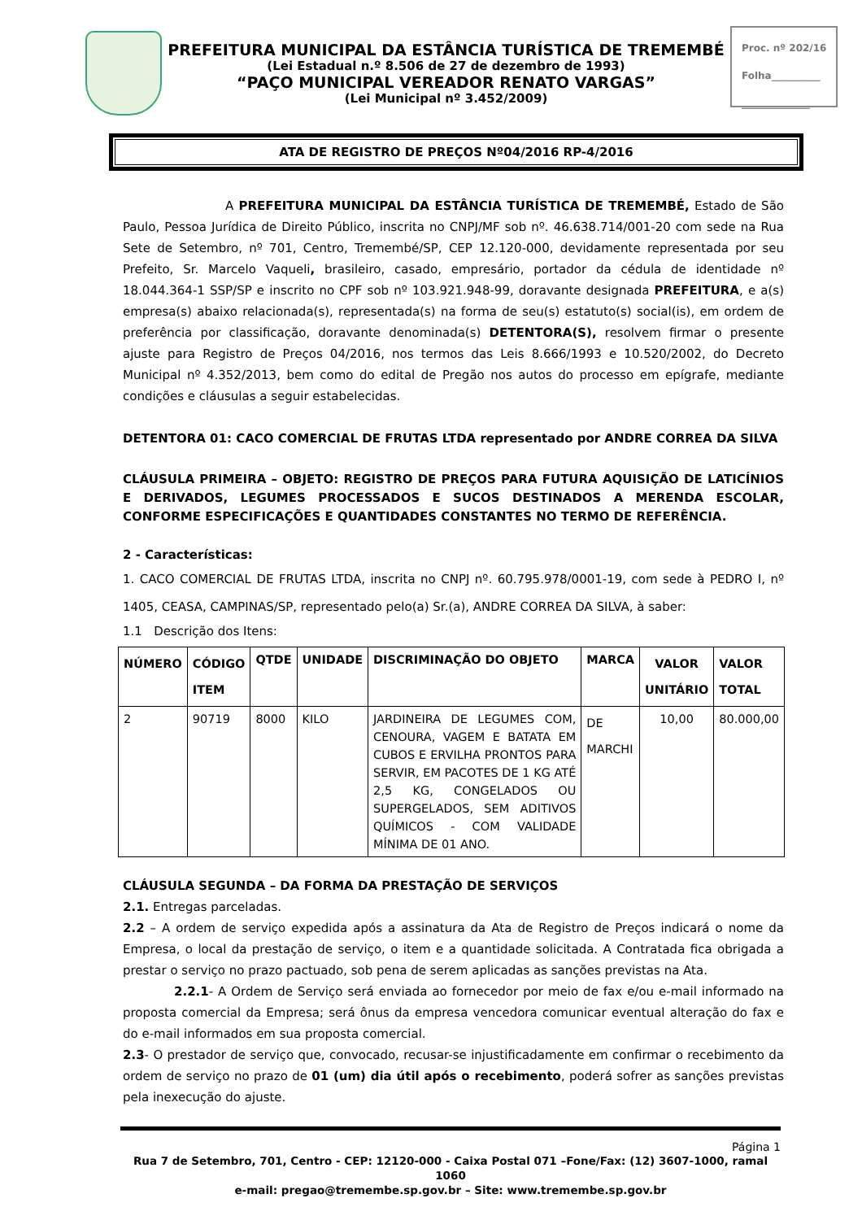PREFEITURA MUNICIPAL DA ESTÂNCIA TURÍSTICA DE TREMEMBÉ
(Lei Estadual n.º 8.506 de 27 de dezembro de 1993)
“PAÇO MUNICIPAL VEREADOR RENATO VARGAS”
(Lei Municipal nº 3.452/2009)
Proc. nº 202/16
Folha__________
______________
ATA DE REGISTRO DE PREÇOS Nº04/2016 RP-4/2016
A PREFEITURA MUNICIPAL DA ESTÂNCIA TURÍSTICA DE TREMEMBÉ, Estado de São Paulo, Pessoa Jurídica de Direito Público, inscrita no CNPJ/MF sob nº. 46.638.714/001-20 com sede na Rua Sete de Setembro, nº 701, Centro, Tremembé/SP, CEP 12.120-000, devidamente representada por seu Prefeito, Sr. Marcelo Vaqueli, brasileiro, casado, empresário, portador da cédula de identidade nº 18.044.364-1 SSP/SP e inscrito no CPF sob nº 103.921.948-99, doravante designada PREFEITURA, e a(s) empresa(s) abaixo relacionada(s), representada(s) na forma de seu(s) estatuto(s) social(is), em ordem de preferência por classificação, doravante denominada(s) DETENTORA(S), resolvem firmar o presente ajuste para Registro de Preços 04/2016, nos termos das Leis 8.666/1993 e 10.520/2002, do Decreto Municipal nº 4.352/2013, bem como do edital de Pregão nos autos do processo em epígrafe, mediante condições e cláusulas a seguir estabelecidas.
DETENTORA 01: CACO COMERCIAL DE FRUTAS LTDA representado por ANDRE CORREA DA SILVA
CLÁUSULA PRIMEIRA – OBJETO: REGISTRO DE PREÇOS PARA FUTURA AQUISIÇÃO DE LATICÍNIOS E DERIVADOS, LEGUMES PROCESSADOS E SUCOS DESTINADOS A MERENDA ESCOLAR, CONFORME ESPECIFICAÇÕES E QUANTIDADES CONSTANTES NO TERMO DE REFERÊNCIA.
2 - Características:
1. CACO COMERCIAL DE FRUTAS LTDA, inscrita no CNPJ nº. 60.795.978/0001-19, com sede à PEDRO I, nº 1405, CEASA, CAMPINAS/SP, representado pelo(a) Sr.(a), ANDRE CORREA DA SILVA, à saber:
1.1 Descrição dos Itens:
| NÚMERO | CÓDIGO ITEM | QTDE | UNIDADE | DISCRIMINAÇÃO DO OBJETO | MARCA | VALOR UNITÁRIO | VALOR TOTAL |
| --- | --- | --- | --- | --- | --- | --- | --- |
| 2 | 90719 | 8000 | KILO | JARDINEIRA DE LEGUMES COM, CENOURA, VAGEM E BATATA EM CUBOS E ERVILHA PRONTOS PARA SERVIR, EM PACOTES DE 1 KG ATÉ 2,5 KG, CONGELADOS OU SUPERGELADOS, SEM ADITIVOS QUÍMICOS - COM VALIDADE MÍNIMA DE 01 ANO. | DE MARCHI | 10,00 | 80.000,00 |
CLÁUSULA SEGUNDA – DA FORMA DA PRESTAÇÃO DE SERVIÇOS
2.1. Entregas parceladas.
2.2 – A ordem de serviço expedida após a assinatura da Ata de Registro de Preços indicará o nome da Empresa, o local da prestação de serviço, o item e a quantidade solicitada. A Contratada fica obrigada a prestar o serviço no prazo pactuado, sob pena de serem aplicadas as sanções previstas na Ata.
2.2.1- A Ordem de Serviço será enviada ao fornecedor por meio de fax e/ou e-mail informado na proposta comercial da Empresa; será ônus da empresa vencedora comunicar eventual alteração do fax e do e-mail informados em sua proposta comercial.
2.3- O prestador de serviço que, convocado, recusar-se injustificadamente em confirmar o recebimento da ordem de serviço no prazo de 01 (um) dia útil após o recebimento, poderá sofrer as sanções previstas pela inexecução do ajuste.
Página 1
Rua 7 de Setembro, 701, Centro - CEP: 12120-000 - Caixa Postal 071 –Fone/Fax: (12) 3607-1000, ramal 1060
e-mail: pregao@tremembe.sp.gov.br – Site: www.tremembe.sp.gov.br